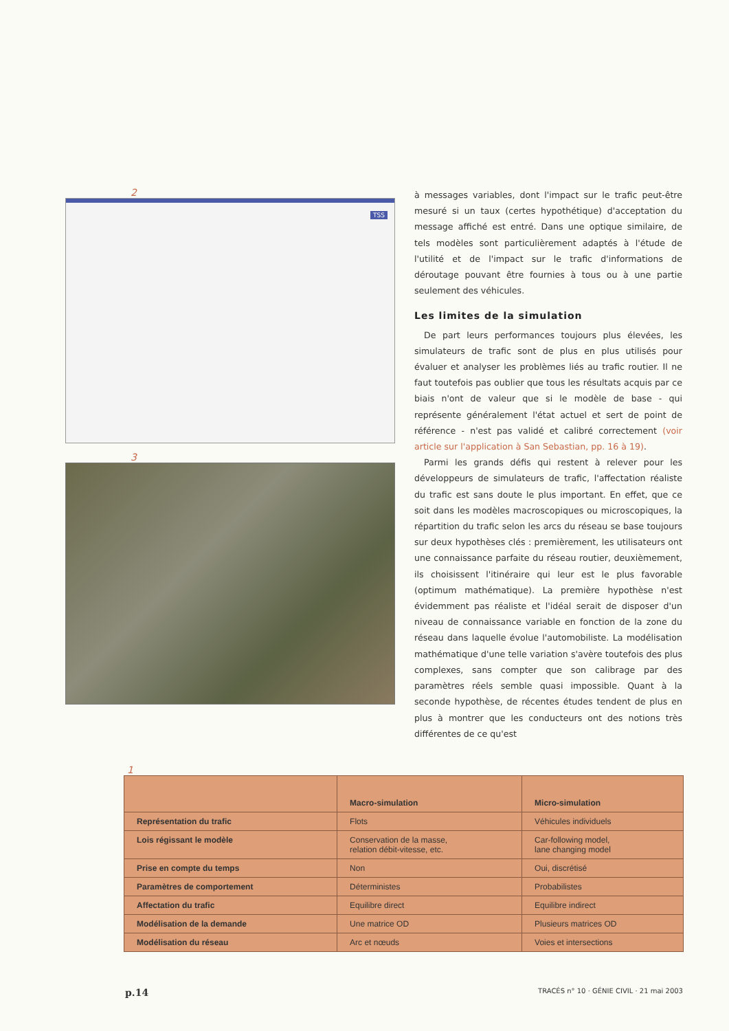2
TSS
3
à messages variables, dont l'impact sur le trafic peut-être mesuré si un taux (certes hypothétique) d'acceptation du message affiché est entré. Dans une optique similaire, de tels modèles sont particulièrement adaptés à l'étude de l'utilité et de l'impact sur le trafic d'informations de déroutage pouvant être fournies à tous ou à une partie seulement des véhicules.
Les limites de la simulation
De part leurs performances toujours plus élevées, les simulateurs de trafic sont de plus en plus utilisés pour évaluer et analyser les problèmes liés au trafic routier. Il ne faut toutefois pas oublier que tous les résultats acquis par ce biais n'ont de valeur que si le modèle de base - qui représente généralement l'état actuel et sert de point de référence - n'est pas validé et calibré correctement (voir article sur l'application à San Sebastian, pp. 16 à 19).
Parmi les grands défis qui restent à relever pour les développeurs de simulateurs de trafic, l'affectation réaliste du trafic est sans doute le plus important. En effet, que ce soit dans les modèles macroscopiques ou microscopiques, la répartition du trafic selon les arcs du réseau se base toujours sur deux hypothèses clés : premièrement, les utilisateurs ont une connaissance parfaite du réseau routier, deuxièmement, ils choisissent l'itinéraire qui leur est le plus favorable (optimum mathématique). La première hypothèse n'est évidemment pas réaliste et l'idéal serait de disposer d'un niveau de connaissance variable en fonction de la zone du réseau dans laquelle évolue l'automobiliste. La modélisation mathématique d'une telle variation s'avère toutefois des plus complexes, sans compter que son calibrage par des paramètres réels semble quasi impossible. Quant à la seconde hypothèse, de récentes études tendent de plus en plus à montrer que les conducteurs ont des notions très différentes de ce qu'est
1
| | Macro-simulation | Micro-simulation |
| --- | --- | --- |
| Représentation du trafic | Flots | Véhicules individuels |
| Lois régissant le modèle | Conservation de la masse, relation débit-vitesse, etc. | Car-following model, lane changing model |
| Prise en compte du temps | Non | Oui, discrétisé |
| Paramètres de comportement | Déterministes | Probabilistes |
| Affectation du trafic | Equilibre direct | Equilibre indirect |
| Modélisation de la demande | Une matrice OD | Plusieurs matrices OD |
| Modélisation du réseau | Arc et nœuds | Voies et intersections |
p.14 TRACÉS n° 10 · GÉNIE CIVIL · 21 mai 2003